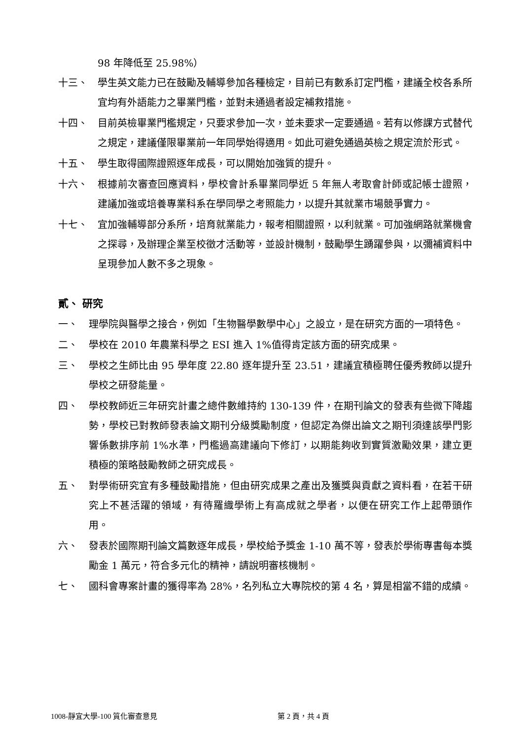98 年降低至 25.98%）
十三、 學生英文能力已在鼓勵及輔導參加各種檢定，目前已有數系訂定門檻，建議全校各系所宜均有外語能力之畢業門檻，並對未通過者設定補救措施。
十四、 目前英檢畢業門檻規定，只要求參加一次，並未要求一定要通過。若有以修課方式替代之規定，建議僅限畢業前一年同學始得適用。如此可避免通過英檢之規定流於形式。
十五、 學生取得國際證照逐年成長，可以開始加強質的提升。
十六、 根據前次審查回應資料，學校會計系畢業同學近 5 年無人考取會計師或記帳士證照，建議加強或培養專業科系在學同學之考照能力，以提升其就業市場競爭實力。
十七、 宜加強輔導部分系所，培育就業能力，報考相關證照，以利就業。可加強網路就業機會之探尋，及辦理企業至校徵才活動等，並設計機制，鼓勵學生踴躍參與，以彌補資料中呈現參加人數不多之現象。
貳、 研究
一、 理學院與醫學之接合，例如「生物醫學數學中心」之設立，是在研究方面的一項特色。
二、 學校在 2010 年農業科學之 ESI 進入 1%值得肯定該方面的研究成果。
三、 學校之生師比由 95 學年度 22.80 逐年提升至 23.51，建議宜積極聘任優秀教師以提升學校之研發能量。
四、 學校教師近三年研究計畫之總件數維持約 130-139 件，在期刊論文的發表有些微下降趨勢，學校已對教師發表論文期刊分級獎勵制度，但認定為傑出論文之期刊須達該學門影響係數排序前 1%水準，門檻過高建議向下修訂，以期能夠收到實質激勵效果，建立更積極的策略鼓勵教師之研究成長。
五、 對學術研究宜有多種鼓勵措施，但由研究成果之產出及獲獎與貢獻之資料看，在若干研究上不甚活躍的領域，有待羅織學術上有高成就之學者，以便在研究工作上起帶頭作用。
六、 發表於國際期刊論文篇數逐年成長，學校給予獎金 1-10 萬不等，發表於學術專書每本獎勵金 1 萬元，符合多元化的精神，請說明審核機制。
七、 國科會專案計畫的獲得率為 28%，名列私立大專院校的第 4 名，算是相當不錯的成績。
1008-靜宜大學-100 質化審查意見 第 2 頁，共 4 頁